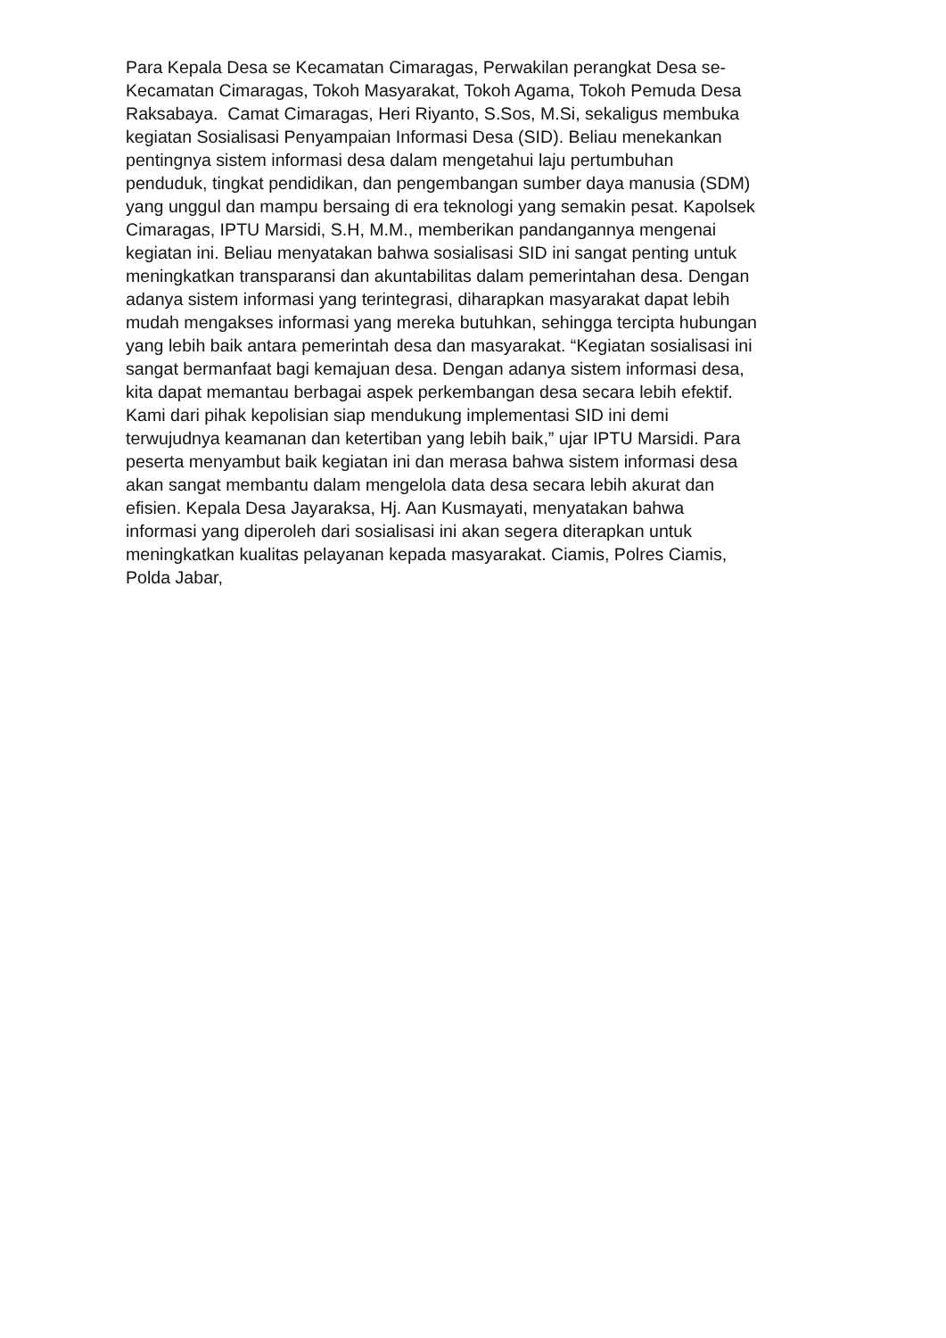Para Kepala Desa se Kecamatan Cimaragas, Perwakilan perangkat Desa se-
Kecamatan Cimaragas, Tokoh Masyarakat, Tokoh Agama, Tokoh Pemuda Desa
Raksabaya. Camat Cimaragas, Heri Riyanto, S.Sos, M.Si, sekaligus membuka
kegiatan Sosialisasi Penyampaian Informasi Desa (SID). Beliau menekankan
pentingnya sistem informasi desa dalam mengetahui laju pertumbuhan
penduduk, tingkat pendidikan, dan pengembangan sumber daya manusia (SDM)
yang unggul dan mampu bersaing di era teknologi yang semakin pesat. Kapolsek
Cimaragas, IPTU Marsidi, S.H, M.M., memberikan pandangannya mengenai
kegiatan ini. Beliau menyatakan bahwa sosialisasi SID ini sangat penting untuk
meningkatkan transparansi dan akuntabilitas dalam pemerintahan desa. Dengan
adanya sistem informasi yang terintegrasi, diharapkan masyarakat dapat lebih
mudah mengakses informasi yang mereka butuhkan, sehingga tercipta hubungan
yang lebih baik antara pemerintah desa dan masyarakat. “Kegiatan sosialisasi ini
sangat bermanfaat bagi kemajuan desa. Dengan adanya sistem informasi desa,
kita dapat memantau berbagai aspek perkembangan desa secara lebih efektif.
Kami dari pihak kepolisian siap mendukung implementasi SID ini demi
terwujudnya keamanan dan ketertiban yang lebih baik,” ujar IPTU Marsidi. Para
peserta menyambut baik kegiatan ini dan merasa bahwa sistem informasi desa
akan sangat membantu dalam mengelola data desa secara lebih akurat dan
efisien. Kepala Desa Jayaraksa, Hj. Aan Kusmayati, menyatakan bahwa
informasi yang diperoleh dari sosialisasi ini akan segera diterapkan untuk
meningkatkan kualitas pelayanan kepada masyarakat. Ciamis, Polres Ciamis,
Polda Jabar,